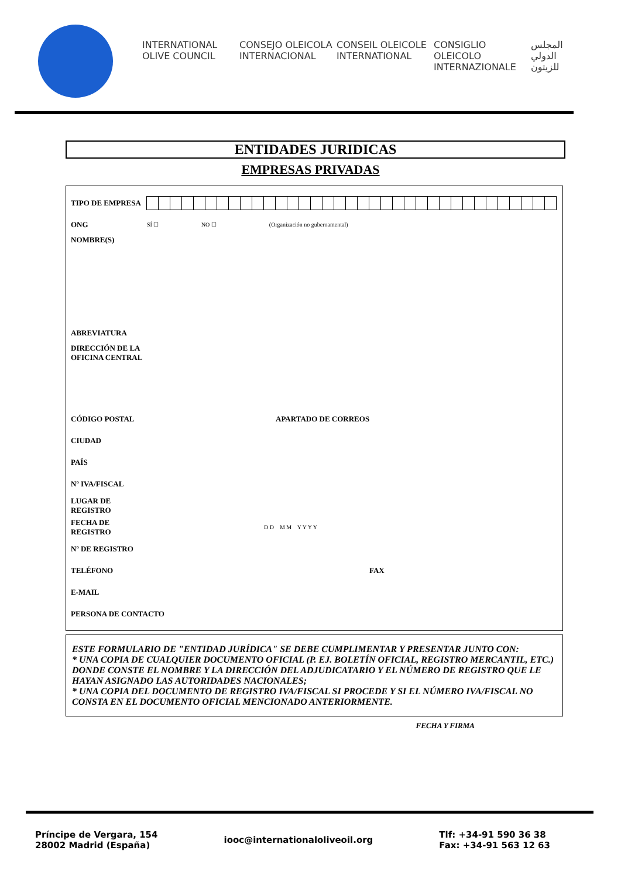INTERNATIONAL OLIVE COUNCIL
CONSEJO OLEICOLA INTERNACIONAL
CONSEIL OLEICOLE INTERNATIONAL
CONSIGLIO OLEICOLO INTERNAZIONALE
المجلس الدولي للزيتون
ENTIDADES JURIDICAS
EMPRESAS PRIVADAS
TIPO DE EMPRESA
ONG
SÍ ☐ NO ☐ (Organización no gubernamental)
NOMBRE(S)
ABREVIATURA
DIRECCIÓN DE LA OFICINA CENTRAL
CÓDIGO POSTAL APARTADO DE CORREOS
CIUDAD
PAÍS
Nº IVA/FISCAL
LUGAR DE REGISTRO
FECHA DE REGISTRO
D D M M Y Y Y Y
Nº DE REGISTRO
TELÉFONO FAX
E-MAIL
PERSONA DE CONTACTO
ESTE FORMULARIO DE "ENTIDAD JURÍDICA" SE DEBE CUMPLIMENTAR Y PRESENTAR JUNTO CON:
* UNA COPIA DE CUALQUIER DOCUMENTO OFICIAL (P. EJ. BOLETÍN OFICIAL, REGISTRO MERCANTIL, ETC.) DONDE CONSTE EL NOMBRE Y LA DIRECCIÓN DEL ADJUDICATARIO Y EL NÚMERO DE REGISTRO QUE LE HAYAN ASIGNADO LAS AUTORIDADES NACIONALES;
* UNA COPIA DEL DOCUMENTO DE REGISTRO IVA/FISCAL SI PROCEDE Y SI EL NÚMERO IVA/FISCAL NO CONSTA EN EL DOCUMENTO OFICIAL MENCIONADO ANTERIORMENTE.
FECHA Y FIRMA
Príncipe de Vergara, 154
28002 Madrid (España)
iooc@internationaloliveoil.org
Tlf: +34-91 590 36 38
Fax: +34-91 563 12 63